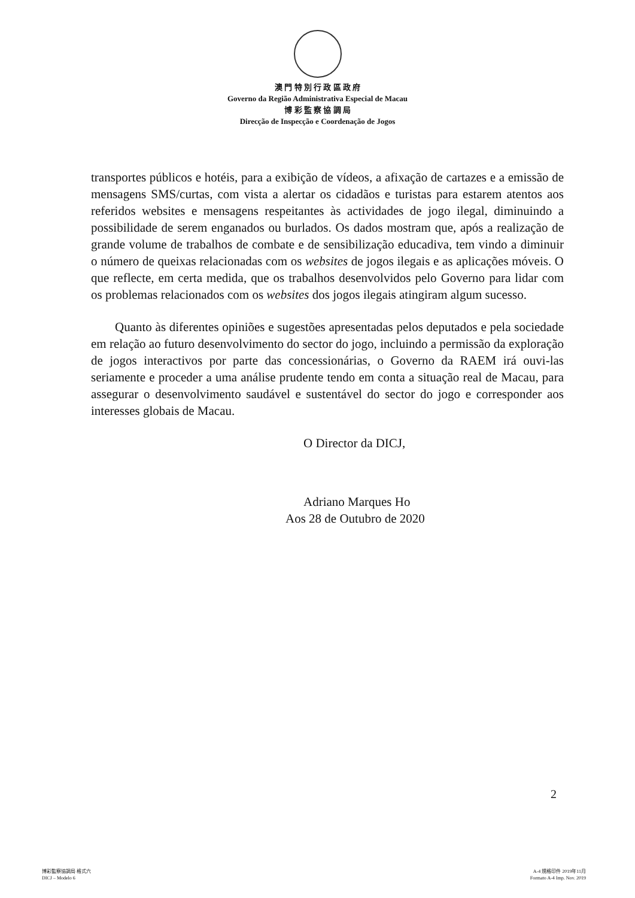澳 門 特 別 行 政 區 政 府
Governo da Região Administrativa Especial de Macau
博 彩 監 察 協 調 局
Direcção de Inspecção e Coordenação de Jogos
transportes públicos e hotéis, para a exibição de vídeos, a afixação de cartazes e a emissão de mensagens SMS/curtas, com vista a alertar os cidadãos e turistas para estarem atentos aos referidos websites e mensagens respeitantes às actividades de jogo ilegal, diminuindo a possibilidade de serem enganados ou burlados. Os dados mostram que, após a realização de grande volume de trabalhos de combate e de sensibilização educadiva, tem vindo a diminuir o número de queixas relacionadas com os websites de jogos ilegais e as aplicações móveis. O que reflecte, em certa medida, que os trabalhos desenvolvidos pelo Governo para lidar com os problemas relacionados com os websites dos jogos ilegais atingiram algum sucesso.
Quanto às diferentes opiniões e sugestões apresentadas pelos deputados e pela sociedade em relação ao futuro desenvolvimento do sector do jogo, incluindo a permissão da exploração de jogos interactivos por parte das concessionárias, o Governo da RAEM irá ouvi-las seriamente e proceder a uma análise prudente tendo em conta a situação real de Macau, para assegurar o desenvolvimento saudável e sustentável do sector do jogo e corresponder aos interesses globais de Macau.
O Director da DICJ,
Adriano Marques Ho
Aos 28 de Outubro de 2020
2
博彩監察協調局 格式六
DICJ – Modelo 6
A-4 規格印件 2019年11月
Formato A-4 Imp. Nov. 2019